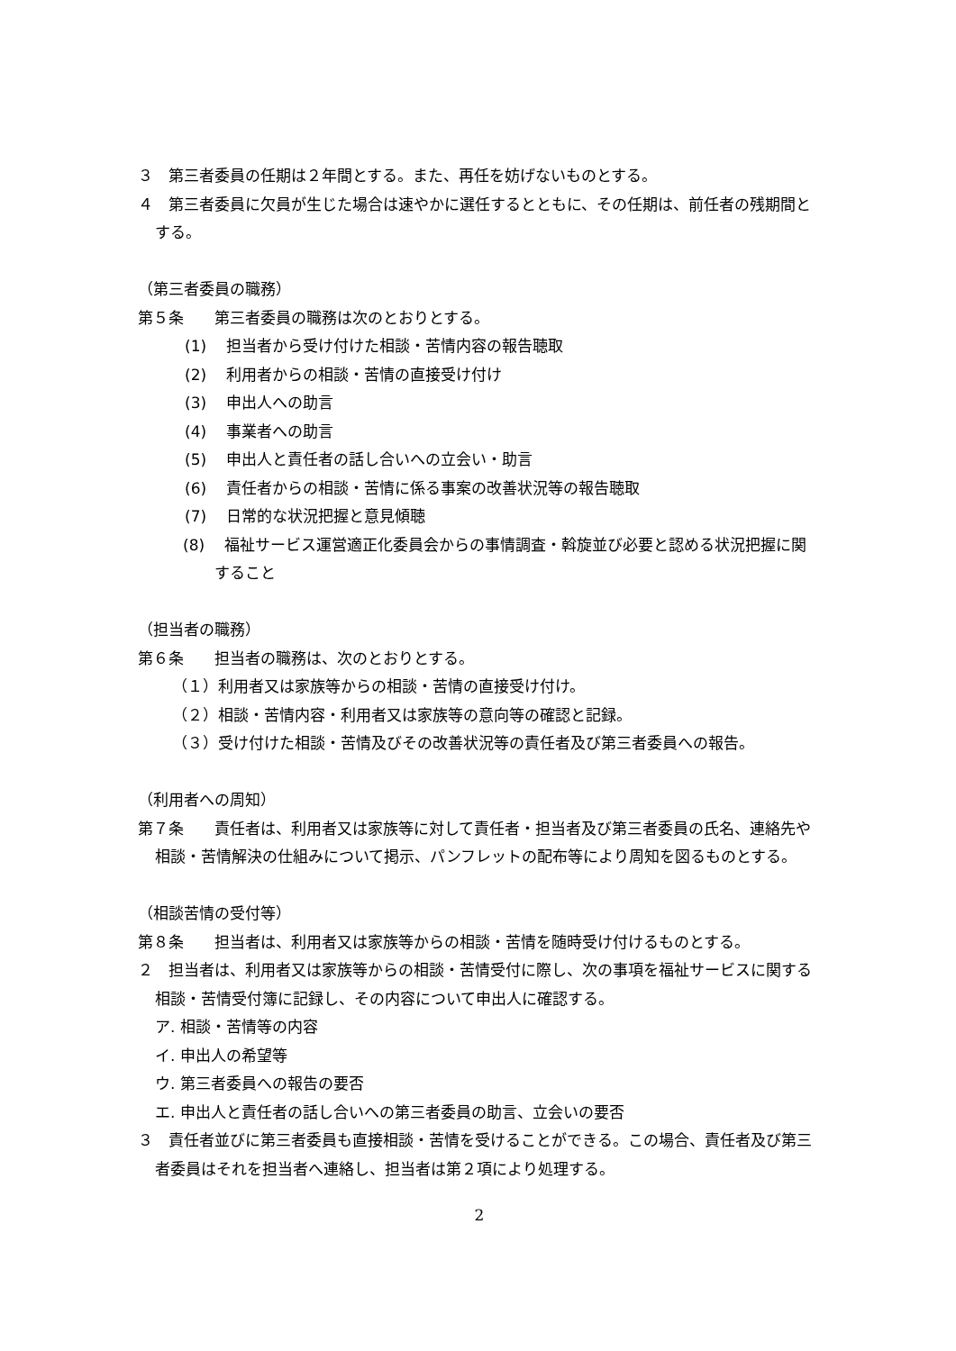３　第三者委員の任期は２年間とする。また、再任を妨げないものとする。
４　第三者委員に欠員が生じた場合は速やかに選任するとともに、その任期は、前任者の残期間とする。
（第三者委員の職務）
第５条　　第三者委員の職務は次のとおりとする。
(1)　 担当者から受け付けた相談・苦情内容の報告聴取
(2)　 利用者からの相談・苦情の直接受け付け
(3)　 申出人への助言
(4)　 事業者への助言
(5)　 申出人と責任者の話し合いへの立会い・助言
(6)　 責任者からの相談・苦情に係る事案の改善状況等の報告聴取
(7)　 日常的な状況把握と意見傾聴
(8)　 福祉サービス運営適正化委員会からの事情調査・斡旋並び必要と認める状況把握に関すること
（担当者の職務）
第６条　　担当者の職務は、次のとおりとする。
（１）利用者又は家族等からの相談・苦情の直接受け付け。
（２）相談・苦情内容・利用者又は家族等の意向等の確認と記録。
（３）受け付けた相談・苦情及びその改善状況等の責任者及び第三者委員への報告。
（利用者への周知）
第７条　　責任者は、利用者又は家族等に対して責任者・担当者及び第三者委員の氏名、連絡先や相談・苦情解決の仕組みについて掲示、パンフレットの配布等により周知を図るものとする。
（相談苦情の受付等）
第８条　　担当者は、利用者又は家族等からの相談・苦情を随時受け付けるものとする。
２　担当者は、利用者又は家族等からの相談・苦情受付に際し、次の事項を福祉サービスに関する相談・苦情受付簿に記録し、その内容について申出人に確認する。
ア. 相談・苦情等の内容
イ. 申出人の希望等
ウ. 第三者委員への報告の要否
エ. 申出人と責任者の話し合いへの第三者委員の助言、立会いの要否
３　責任者並びに第三者委員も直接相談・苦情を受けることができる。この場合、責任者及び第三者委員はそれを担当者へ連絡し、担当者は第２項により処理する。
2